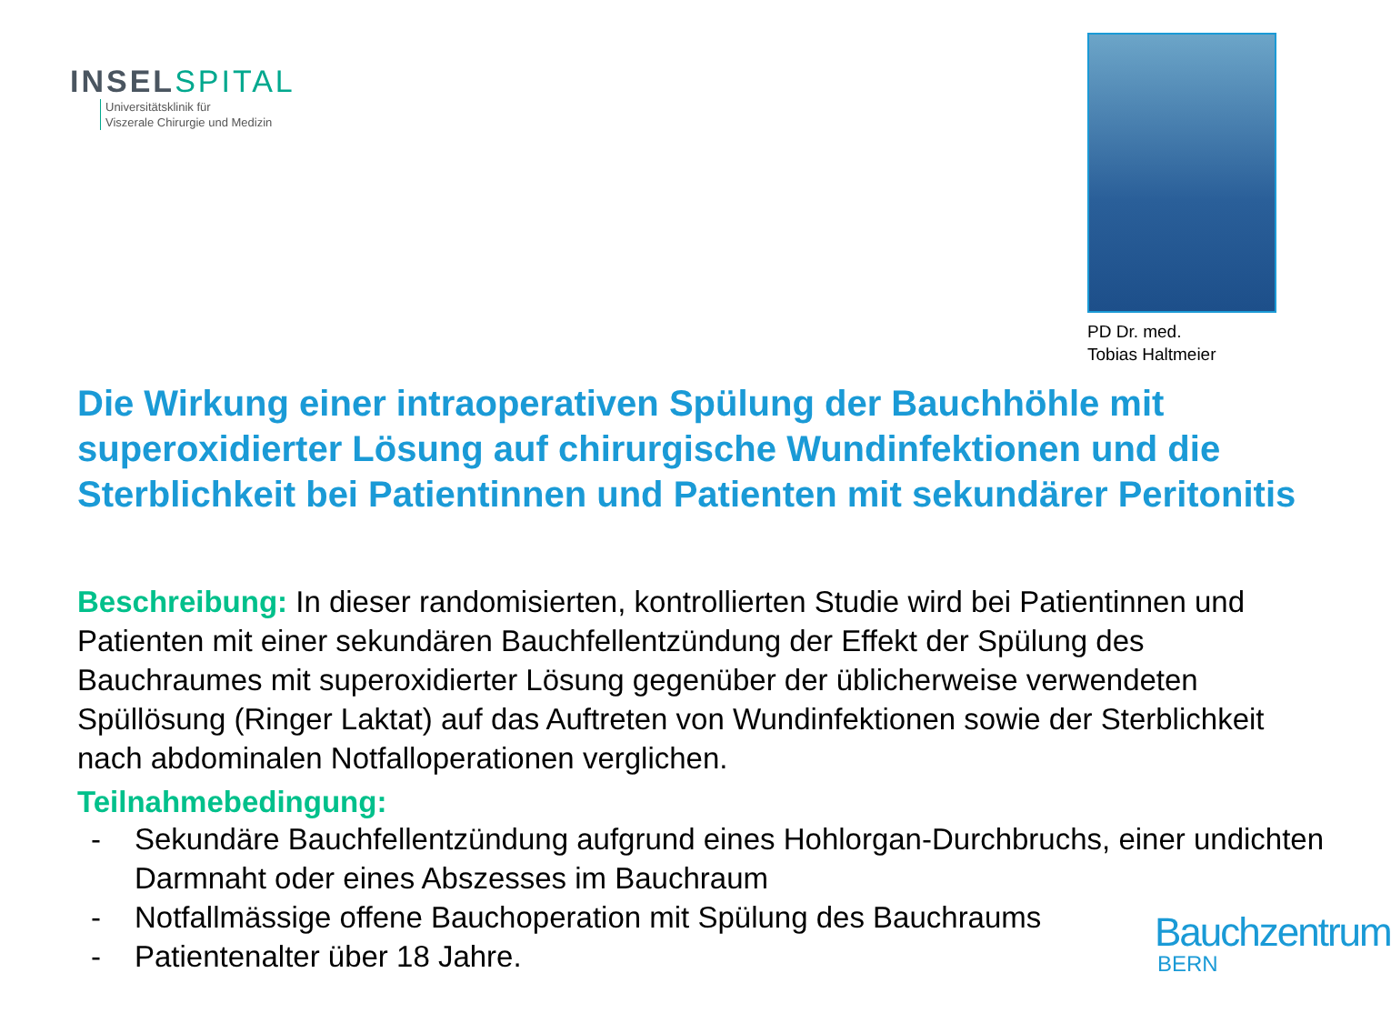INSELSPITAL
Universitätsklinik für
Viszerale Chirurgie und Medizin
PD Dr. med.
Tobias Haltmeier
Die Wirkung einer intraoperativen Spülung der Bauchhöhle mit superoxidierter Lösung auf chirurgische Wundinfektionen und die Sterblichkeit bei Patientinnen und Patienten mit sekundärer Peritonitis
Beschreibung: In dieser randomisierten, kontrollierten Studie wird bei Patientinnen und Patienten mit einer sekundären Bauchfellentzündung der Effekt der Spülung des Bauchraumes mit superoxidierter Lösung gegenüber der üblicherweise verwendeten Spüllösung (Ringer Laktat) auf das Auftreten von Wundinfektionen sowie der Sterblichkeit nach abdominalen Notfalloperationen verglichen.
Teilnahmebedingung:
- Sekundäre Bauchfellentzündung aufgrund eines Hohlorgan-Durchbruchs, einer undichten Darmnaht oder eines Abszesses im Bauchraum
- Notfallmässige offene Bauchoperation mit Spülung des Bauchraums
- Patientenalter über 18 Jahre.
Bauchzentrum
BERN